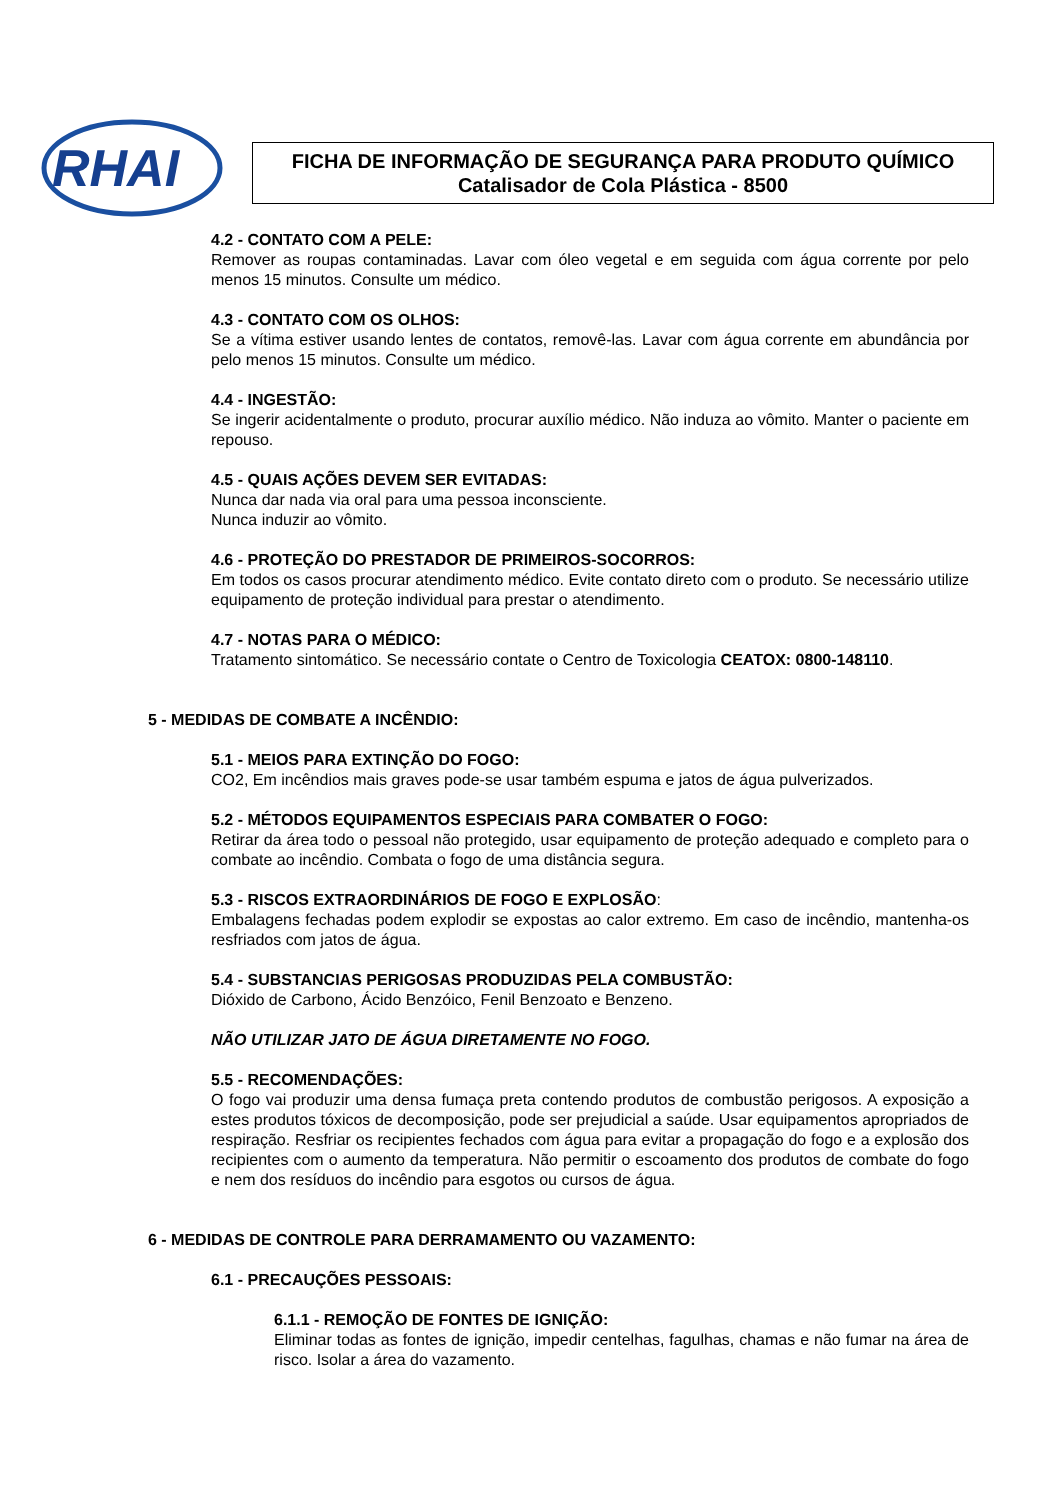RHAI
FICHA DE INFORMAÇÃO DE SEGURANÇA PARA PRODUTO QUÍMICO
Catalisador de Cola Plástica - 8500
4.2 - CONTATO COM A PELE:
Remover as roupas contaminadas. Lavar com óleo vegetal e em seguida com água corrente por pelo menos 15 minutos. Consulte um médico.
4.3 - CONTATO COM OS OLHOS:
Se a vítima estiver usando lentes de contatos, removê-las. Lavar com água corrente em abundância por pelo menos 15 minutos. Consulte um médico.
4.4 - INGESTÃO:
Se ingerir acidentalmente o produto, procurar auxílio médico. Não induza ao vômito. Manter o paciente em repouso.
4.5 - QUAIS AÇÕES DEVEM SER EVITADAS:
Nunca dar nada via oral para uma pessoa inconsciente.
Nunca induzir ao vômito.
4.6 - PROTEÇÃO DO PRESTADOR DE PRIMEIROS-SOCORROS:
Em todos os casos procurar atendimento médico. Evite contato direto com o produto. Se necessário utilize equipamento de proteção individual para prestar o atendimento.
4.7 - NOTAS PARA O MÉDICO:
Tratamento sintomático. Se necessário contate o Centro de Toxicologia CEATOX: 0800-148110.
5 - MEDIDAS DE COMBATE A INCÊNDIO:
5.1 - MEIOS PARA EXTINÇÃO DO FOGO:
CO2, Em incêndios mais graves pode-se usar também espuma e jatos de água pulverizados.
5.2 - MÉTODOS EQUIPAMENTOS ESPECIAIS PARA COMBATER O FOGO:
Retirar da área todo o pessoal não protegido, usar equipamento de proteção adequado e completo para o combate ao incêndio. Combata o fogo de uma distância segura.
5.3 - RISCOS EXTRAORDINÁRIOS DE FOGO E EXPLOSÃO:
Embalagens fechadas podem explodir se expostas ao calor extremo. Em caso de incêndio, mantenha-os resfriados com jatos de água.
5.4 - SUBSTANCIAS PERIGOSAS PRODUZIDAS PELA COMBUSTÃO:
Dióxido de Carbono, Ácido Benzóico, Fenil Benzoato e Benzeno.
NÃO UTILIZAR JATO DE ÁGUA DIRETAMENTE NO FOGO.
5.5 - RECOMENDAÇÕES:
O fogo vai produzir uma densa fumaça preta contendo produtos de combustão perigosos. A exposição a estes produtos tóxicos de decomposição, pode ser prejudicial a saúde. Usar equipamentos apropriados de respiração. Resfriar os recipientes fechados com água para evitar a propagação do fogo e a explosão dos recipientes com o aumento da temperatura. Não permitir o escoamento dos produtos de combate do fogo e nem dos resíduos do incêndio para esgotos ou cursos de água.
6 - MEDIDAS DE CONTROLE PARA DERRAMAMENTO OU VAZAMENTO:
6.1 - PRECAUÇÕES PESSOAIS:
6.1.1 - REMOÇÃO DE FONTES DE IGNIÇÃO:
Eliminar todas as fontes de ignição, impedir centelhas, fagulhas, chamas e não fumar na área de risco. Isolar a área do vazamento.